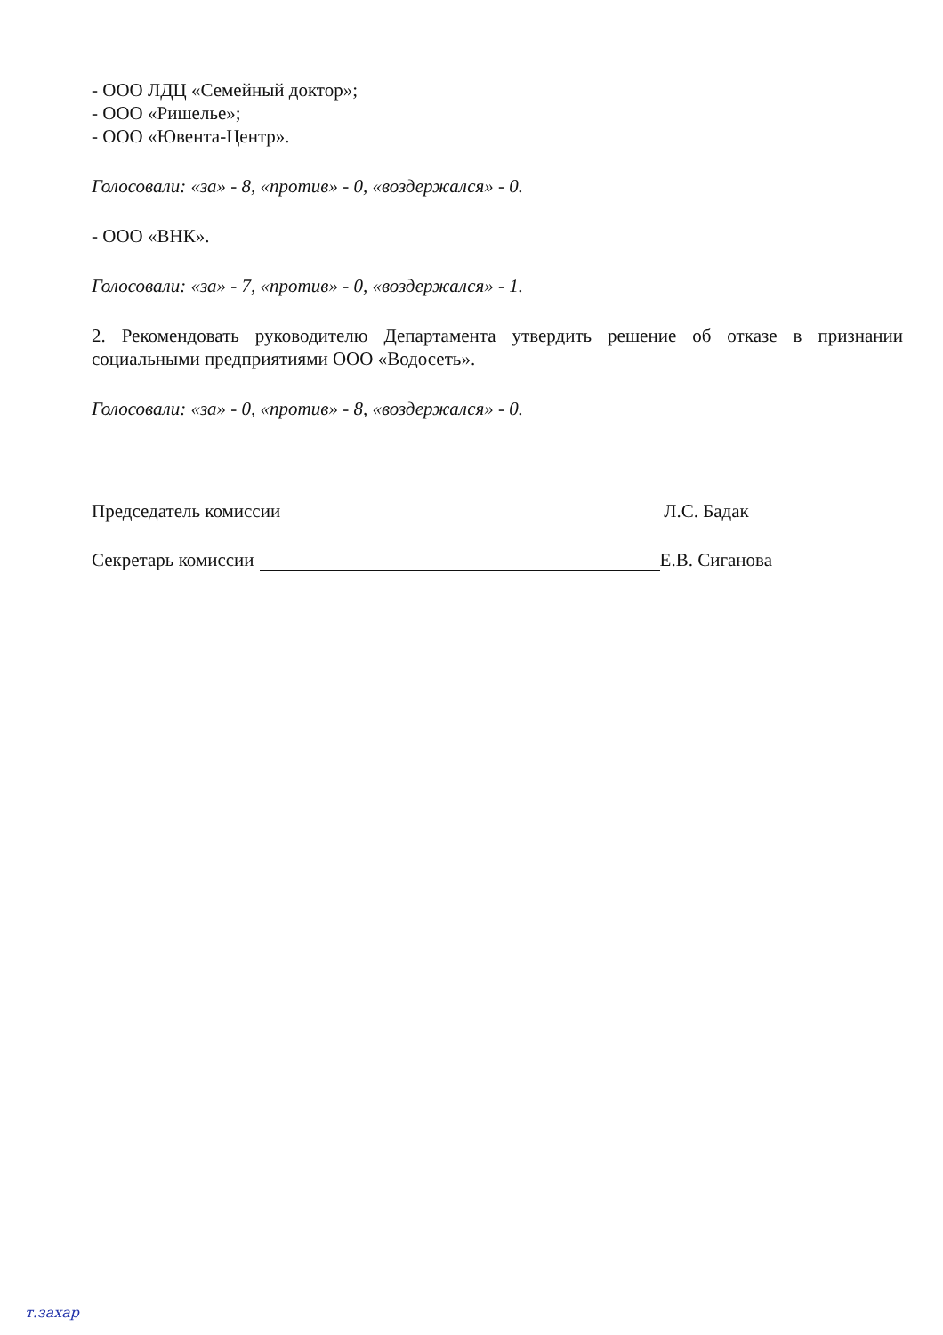- ООО ЛДЦ «Семейный доктор»;
- ООО «Ришелье»;
- ООО «Ювента-Центр».
Голосовали: «за» - 8, «против» - 0, «воздержался» - 0.
- ООО «ВНК».
Голосовали: «за» - 7, «против» - 0, «воздержался» - 1.
2. Рекомендовать руководителю Департамента утвердить решение об отказе в признании социальными предприятиями ООО «Водосеть».
Голосовали: «за» - 0, «против» - 8, «воздержался» - 0.
Председатель комиссии Л.С. Бадак
Секретарь комиссии Е.В. Сиганова
т.захар